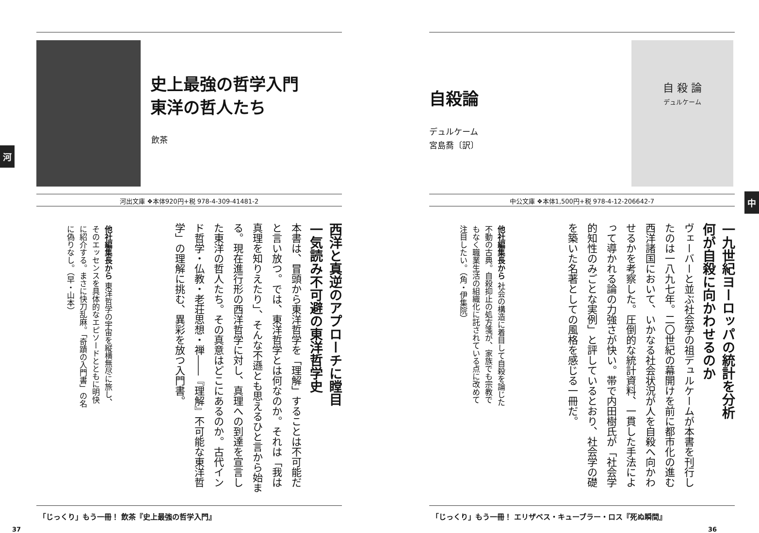史上最強の哲学入門
東洋の哲人たち
飲茶
河
河出文庫 ❖本体920円+税 978-4-309-41481-2
西洋と真逆のアプローチに瞠目
一気読み不可避の東洋哲学史
本書は、冒頭から東洋哲学を「理解」することは不可能だと言い放つ。では、東洋哲学とは何なのか。それは「我は真理を知りえたり」、そんな不遜とも思えるひと言から始まる。現在進行形の西洋哲学に対し、真理への到達を宣言した東洋の哲人たち。その真意はどこにあるのか。古代インド哲学・仏教・老荘思想・禅――『理解』不可能な東洋哲学」の理解に挑む、異彩を放つ入門書。
他社編集長から 東洋哲学の宇宙を縦横無尽に旅し、そのエッセンスを具体的なエピソードとともに明快に紹介する。まさに快刀乱麻。「奇蹟の入門書」の名に偽りなし。（早・山本）
「じっくり」もう一冊！ 飲茶『史上最強の哲学入門』
37
自殺論
デュルケーム
宮島喬〔訳〕
自 殺 論
デュルケーム
中
中公文庫 ❖本体1,500円+税 978-4-12-206642-7
一九世紀ヨーロッパの統計を分析
何が自殺に向かわせるのか
ヴェーバーと並ぶ社会学の祖デュルケームが本書を刊行したのは一八九七年。二〇世紀の幕開けを前に都市化の進む西洋諸国において、いかなる社会状況が人を自殺へ向かわせるかを考察した。圧倒的な統計資料、一貫した手法によって導かれる論の力強さが快い。帯で内田樹氏が「社会学的知性のみごとな実例」と評しているとおり、社会学の礎を築いた名著としての風格を感じる一冊だ。
他社編集長から 社会の構造に着目して自殺を論じた不動の古典。自殺抑止の処方箋が、家族でも宗教でもなく職業生活の組織化に託されている点に改めて注目したい。（角・伊集院）
「じっくり」もう一冊！ エリザベス・キューブラー・ロス『死ぬ瞬間』
36